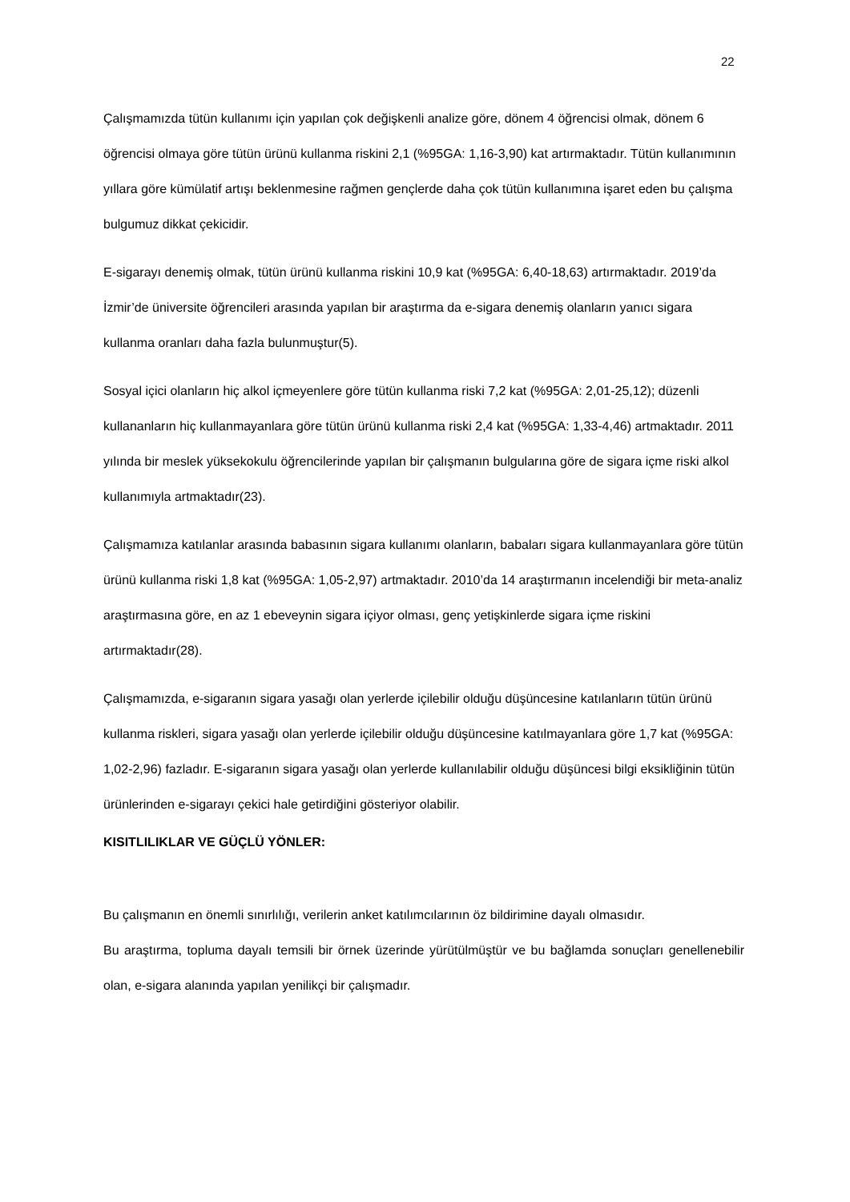22
Çalışmamızda tütün kullanımı için yapılan çok değişkenli analize göre, dönem 4 öğrencisi olmak, dönem 6 öğrencisi olmaya göre tütün ürünü kullanma riskini 2,1 (%95GA: 1,16-3,90) kat artırmaktadır. Tütün kullanımının yıllara göre kümülatif artışı beklenmesine rağmen gençlerde daha çok tütün kullanımına işaret eden bu çalışma bulgumuz dikkat çekicidir.
E-sigarayı denemiş olmak, tütün ürünü kullanma riskini 10,9 kat (%95GA: 6,40-18,63) artırmaktadır. 2019’da İzmir’de üniversite öğrencileri arasında yapılan bir araştırma da e-sigara denemiş olanların yanıcı sigara kullanma oranları daha fazla bulunmuştur(5).
Sosyal içici olanların hiç alkol içmeyenlere göre tütün kullanma riski 7,2 kat (%95GA: 2,01-25,12); düzenli kullananların hiç kullanmayanlara göre tütün ürünü kullanma riski 2,4 kat (%95GA: 1,33-4,46) artmaktadır. 2011 yılında bir meslek yüksekokulu öğrencilerinde yapılan bir çalışmanın bulgularına göre de sigara içme riski alkol kullanımıyla artmaktadır(23).
Çalışmamıza katılanlar arasında babasının sigara kullanımı olanların, babaları sigara kullanmayanlara göre tütün ürünü kullanma riski 1,8 kat (%95GA: 1,05-2,97) artmaktadır. 2010’da 14 araştırmanın incelendiği bir meta-analiz araştırmasına göre, en az 1 ebeveynin sigara içiyor olması, genç yetişkinlerde sigara içme riskini artırmaktadır(28).
Çalışmamızda, e-sigaranın sigara yasağı olan yerlerde içilebilir olduğu düşüncesine katılanların tütün ürünü kullanma riskleri, sigara yasağı olan yerlerde içilebilir olduğu düşüncesine katılmayanlara göre 1,7 kat (%95GA: 1,02-2,96) fazladır. E-sigaranın sigara yasağı olan yerlerde kullanılabilir olduğu düşüncesi bilgi eksikliğinin tütün ürünlerinden e-sigarayı çekici hale getirdiğini gösteriyor olabilir.
KISITLILIKLAR VE GÜÇLÜ YÖNLER:
Bu çalışmanın en önemli sınırlılığı, verilerin anket katılımcılarının öz bildirimine dayalı olmasıdır.
Bu araştırma, topluma dayalı temsili bir örnek üzerinde yürütülmüştür ve bu bağlamda sonuçları genellenebilir olan, e-sigara alanında yapılan yenilikçi bir çalışmadır.